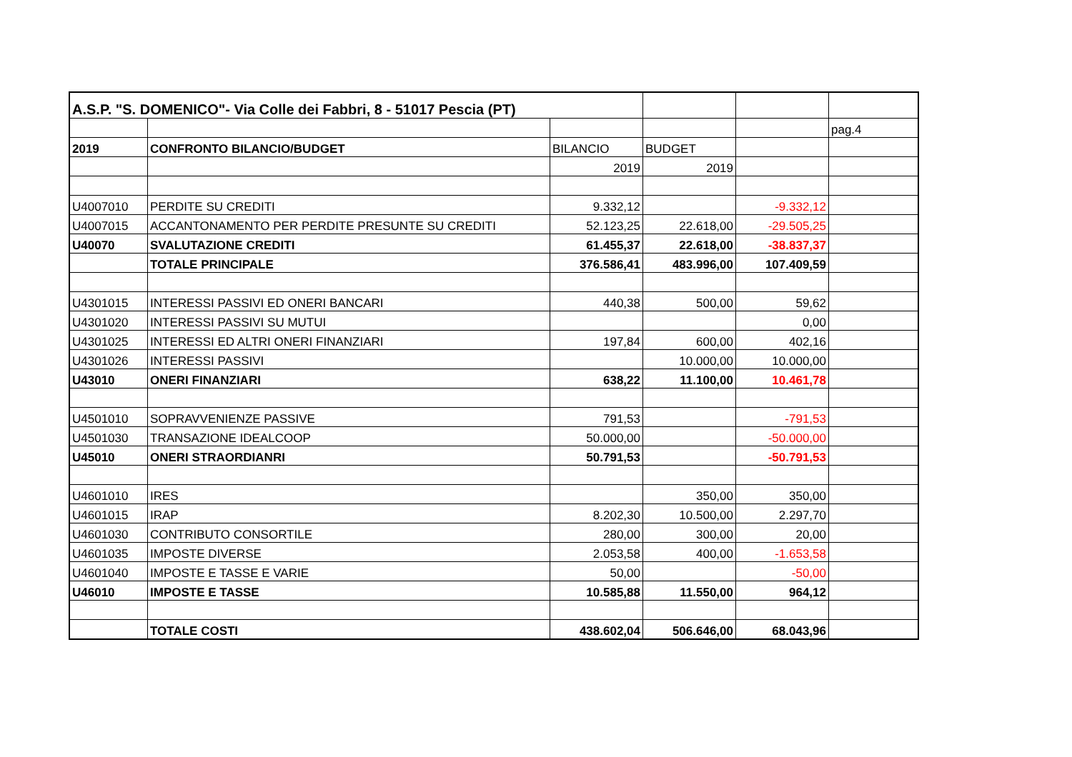| A.S.P. "S. DOMENICO"- Via Colle dei Fabbri, 8 - 51017 Pescia (PT) | | | | | |
| | | | | | pag.4 |
| 2019 | CONFRONTO BILANCIO/BUDGET | BILANCIO | BUDGET | | |
| | | 2019 | 2019 | | |
| U4007010 | PERDITE SU CREDITI | 9.332,12 | | -9.332,12 | |
| U4007015 | ACCANTONAMENTO PER PERDITE PRESUNTE SU CREDITI | 52.123,25 | 22.618,00 | -29.505,25 | |
| U40070 | SVALUTAZIONE CREDITI | 61.455,37 | 22.618,00 | -38.837,37 | |
| | TOTALE PRINCIPALE | 376.586,41 | 483.996,00 | 107.409,59 | |
| U4301015 | INTERESSI PASSIVI ED ONERI BANCARI | 440,38 | 500,00 | 59,62 | |
| U4301020 | INTERESSI PASSIVI SU MUTUI | | | 0,00 | |
| U4301025 | INTERESSI ED ALTRI ONERI FINANZIARI | 197,84 | 600,00 | 402,16 | |
| U4301026 | INTERESSI PASSIVI | | 10.000,00 | 10.000,00 | |
| U43010 | ONERI FINANZIARI | 638,22 | 11.100,00 | 10.461,78 | |
| U4501010 | SOPRAVVENIENZE PASSIVE | 791,53 | | -791,53 | |
| U4501030 | TRANSAZIONE IDEALCOOP | 50.000,00 | | -50.000,00 | |
| U45010 | ONERI STRAORDIANRI | 50.791,53 | | -50.791,53 | |
| U4601010 | IRES | | 350,00 | 350,00 | |
| U4601015 | IRAP | 8.202,30 | 10.500,00 | 2.297,70 | |
| U4601030 | CONTRIBUTO CONSORTILE | 280,00 | 300,00 | 20,00 | |
| U4601035 | IMPOSTE DIVERSE | 2.053,58 | 400,00 | -1.653,58 | |
| U4601040 | IMPOSTE E TASSE E VARIE | 50,00 | | -50,00 | |
| U46010 | IMPOSTE E TASSE | 10.585,88 | 11.550,00 | 964,12 | |
| | TOTALE COSTI | 438.602,04 | 506.646,00 | 68.043,96 | |